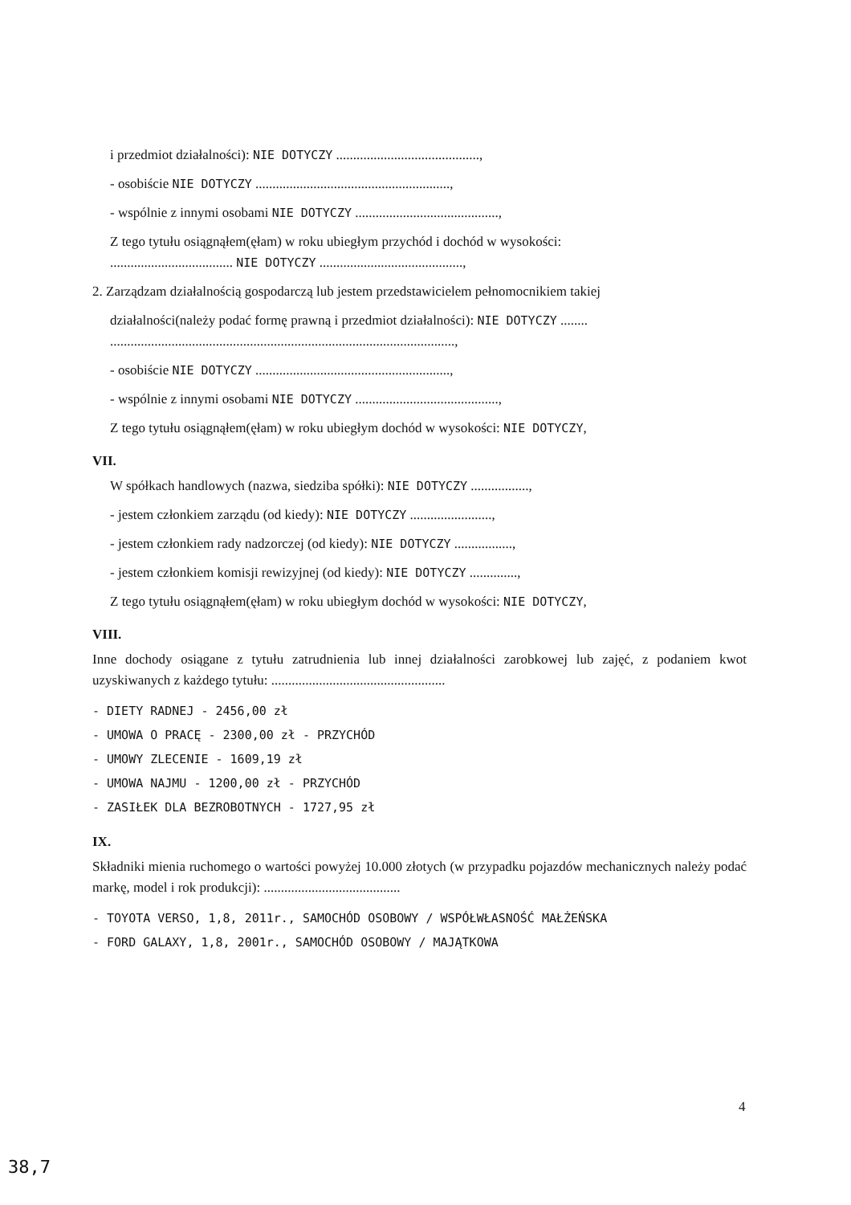i przedmiot działalności): NIE DOTYCZY ..........................................,
- osobiście NIE DOTYCZY .........................................................,
- wspólnie z innymi osobami NIE DOTYCZY ..........................................,
Z tego tytułu osiągnąłem(ęłam) w roku ubiegłym przychód i dochód w wysokości:
.................................... NIE DOTYCZY ..........................................,
2. Zarządzam działalnością gospodarczą lub jestem przedstawicielem pełnomocnikiem takiej
działalności(należy podać formę prawną i przedmiot działalności): NIE DOTYCZY ........
.....................................................................................................,
- osobiście NIE DOTYCZY .........................................................,
- wspólnie z innymi osobami NIE DOTYCZY ..........................................,
Z tego tytułu osiągnąłem(ęłam) w roku ubiegłym dochód w wysokości: NIE DOTYCZY,
VII.
W spółkach handlowych (nazwa, siedziba spółki): NIE DOTYCZY .................,
- jestem członkiem zarządu (od kiedy): NIE DOTYCZY ........................,
- jestem członkiem rady nadzorczej (od kiedy): NIE DOTYCZY .................,
- jestem członkiem komisji rewizyjnej (od kiedy): NIE DOTYCZY ..............,
Z tego tytułu osiągnąłem(ęłam) w roku ubiegłym dochód w wysokości: NIE DOTYCZY,
VIII.
Inne dochody osiągane z tytułu zatrudnienia lub innej działalności zarobkowej lub zajęć, z podaniem kwot uzyskiwanych z każdego tytułu: ...................................................
- DIETY RADNEJ - 2456,00 zł
- UMOWA O PRACĘ - 2300,00 zł - PRZYCHÓD
- UMOWY ZLECENIE - 1609,19 zł
- UMOWA NAJMU - 1200,00 zł - PRZYCHÓD
- ZASIŁEK DLA BEZROBOTNYCH - 1727,95 zł
IX.
Składniki mienia ruchomego o wartości powyżej 10.000 złotych (w przypadku pojazdów mechanicznych należy podać markę, model i rok produkcji): ........................................
- TOYOTA VERSO, 1,8, 2011r., SAMOCHÓD OSOBOWY / WSPÓŁWŁASNOŚĆ MAŁŻEŃSKA
- FORD GALAXY, 1,8, 2001r., SAMOCHÓD OSOBOWY / MAJĄTKOWA
4
38,7